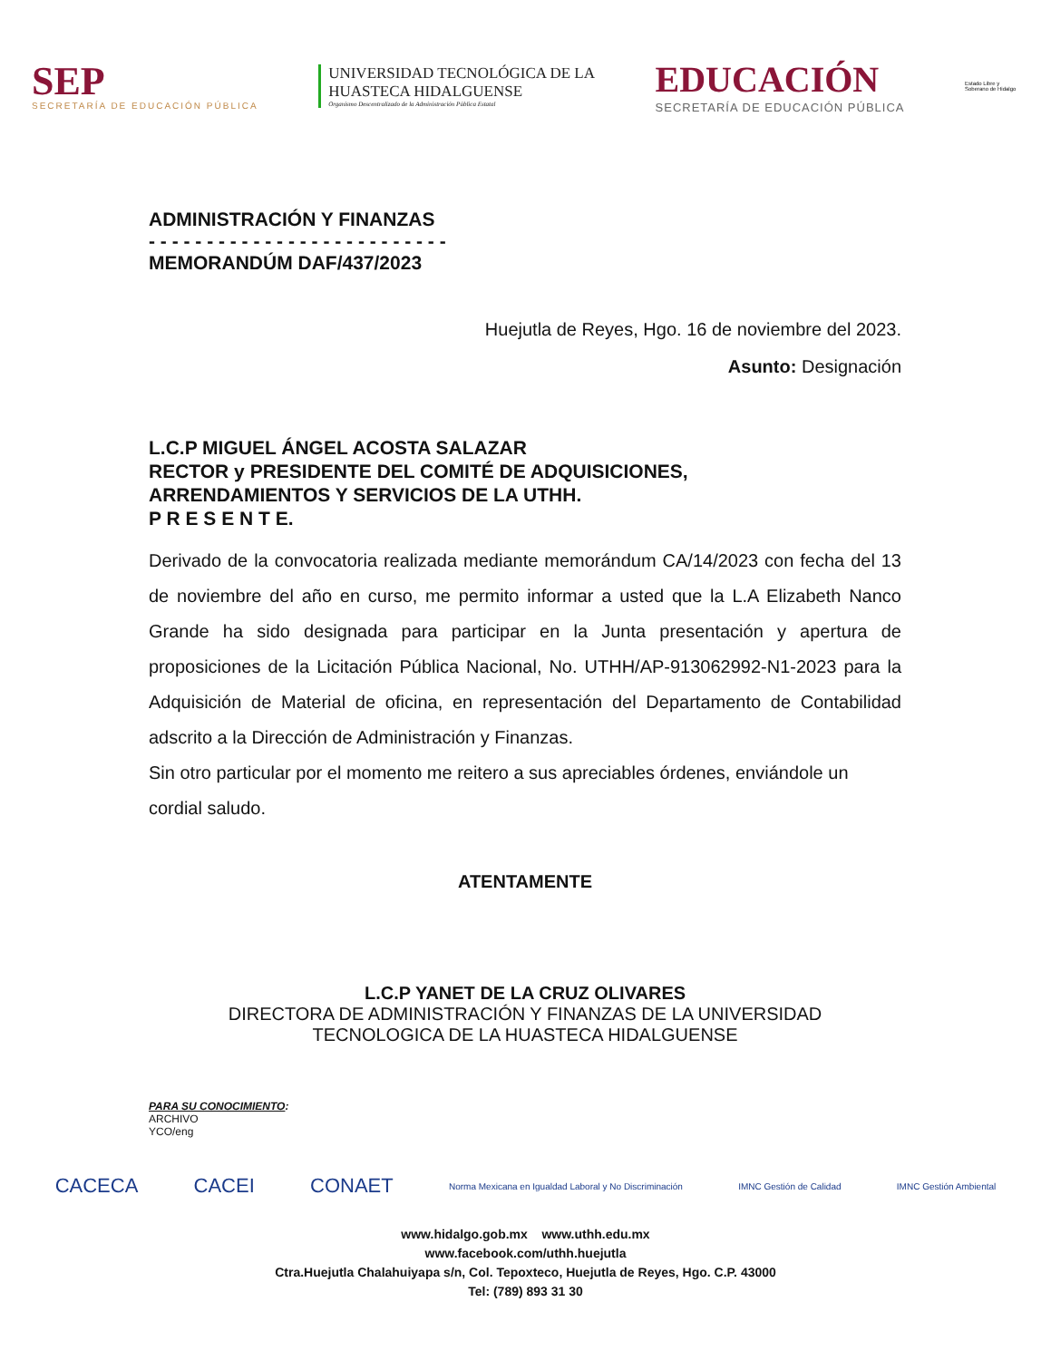SEP
SECRETARÍA DE EDUCACIÓN PÚBLICA
UNIVERSIDAD TECNOLÓGICA DE LA
HUASTECA HIDALGUENSE
Organismo Descentralizado de la Administración Pública Estatal
EDUCACIÓN
SECRETARÍA DE EDUCACIÓN PÚBLICA
Estado Libre y Soberano de Hidalgo
ADMINISTRACIÓN Y FINANZAS
- - - - - - - - - - - - - - - - - - - - - - - - - -
MEMORANDÚM DAF/437/2023
Huejutla de Reyes, Hgo. 16 de noviembre del 2023.
Asunto: Designación
L.C.P MIGUEL ÁNGEL ACOSTA SALAZAR
RECTOR y PRESIDENTE DEL COMITÉ DE ADQUISICIONES,
ARRENDAMIENTOS Y SERVICIOS DE LA UTHH.
P R E S E N T E.
Derivado de la convocatoria realizada mediante memorándum CA/14/2023 con fecha del 13 de noviembre del año en curso, me permito informar a usted que la L.A Elizabeth Nanco Grande ha sido designada para participar en la Junta presentación y apertura de proposiciones de la Licitación Pública Nacional, No. UTHH/AP-913062992-N1-2023 para la Adquisición de Material de oficina, en representación del Departamento de Contabilidad adscrito a la Dirección de Administración y Finanzas.
Sin otro particular por el momento me reitero a sus apreciables órdenes, enviándole un cordial saludo.
ATENTAMENTE
L.C.P YANET DE LA CRUZ OLIVARES
DIRECTORA DE ADMINISTRACIÓN Y FINANZAS DE LA UNIVERSIDAD
TECNOLOGICA DE LA HUASTECA HIDALGUENSE
PARA SU CONOCIMIENTO:
ARCHIVO
YCO/eng
CACECA CACEI CONAET Norma Mexicana en Igualdad Laboral y No Discriminación IMNC Gestión de Calidad IMNC Gestión Ambiental
www.hidalgo.gob.mx www.uthh.edu.mx
www.facebook.com/uthh.huejutla
Ctra.Huejutla Chalahuiyapa s/n, Col. Tepoxteco, Huejutla de Reyes, Hgo. C.P. 43000
Tel: (789) 893 31 30